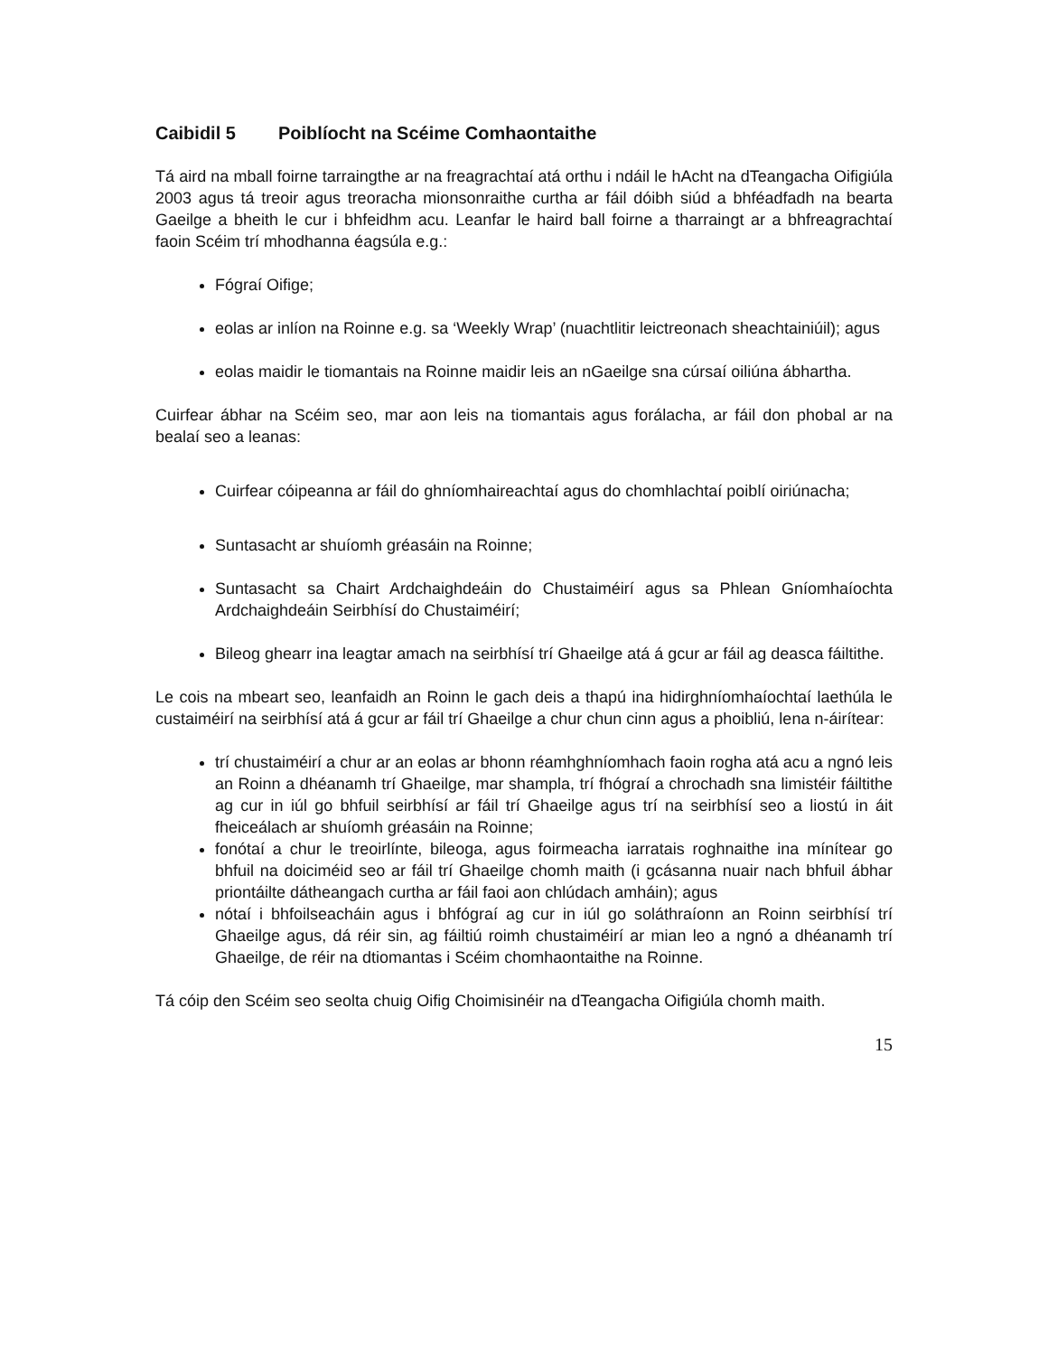Caibidil 5 Poiblíocht na Scéime Comhaontaithe
Tá aird na mball foirne tarraingthe ar na freagrachtaí atá orthu i ndáil le hAcht na dTeangacha Oifigiúla 2003 agus tá treoir agus treoracha mionsonraithe curtha ar fáil dóibh siúd a bhféadfadh na bearta Gaeilge a bheith le cur i bhfeidhm acu. Leanfar le haird ball foirne a tharraingt ar a bhfreagrachtaí faoin Scéim trí mhodhanna éagsúla e.g.:
Fógraí Oifige;
eolas ar inlíon na Roinne e.g. sa ‘Weekly Wrap’ (nuachtlitir leictreonach sheachtainiúil); agus
eolas maidir le tiomantais na Roinne maidir leis an nGaeilge sna cúrsaí oiliúna ábhartha.
Cuirfear ábhar na Scéim seo, mar aon leis na tiomantais agus forálacha, ar fáil don phobal ar na bealaí seo a leanas:
Cuirfear cóipeanna ar fáil do ghníomhaireachtaí agus do chomhlachtaí poiblí oiriúnacha;
Suntasacht ar shuíomh gréasáin na Roinne;
Suntasacht sa Chairt Ardchaighdeáin do Chustaiméirí agus sa Phlean Gníomhaíochta Ardchaighdeáin Seirbhísí do Chustaiméirí;
Bileog ghearr ina leagtar amach na seirbhísí trí Ghaeilge atá á gcur ar fáil ag deasca fáiltithe.
Le cois na mbeart seo, leanfaidh an Roinn le gach deis a thapú ina hidirghníomhaíochtaí laethúla le custaiméirí na seirbhísí atá á gcur ar fáil trí Ghaeilge a chur chun cinn agus a phoibliú, lena n-áirítear:
trí chustaiméirí a chur ar an eolas ar bhonn réamhghníomhach faoin rogha atá acu a ngnó leis an Roinn a dhéanamh trí Ghaeilge, mar shampla, trí fhógraí a chrochadh sna limistéir fáiltithe ag cur in iúl go bhfuil seirbhísí ar fáil trí Ghaeilge agus trí na seirbhísí seo a liostú in áit fheiceálach ar shuíomh gréasáin na Roinne;
fonótaí a chur le treoirlínte, bileoga, agus foirmeacha iarratais roghnaithe ina mínítear go bhfuil na doiciméid seo ar fáil trí Ghaeilge chomh maith (i gcásanna nuair nach bhfuil ábhar priontáilte dátheangach curtha ar fáil faoi aon chlúdach amháin); agus
nótaí i bhfoilseacháin agus i bhfógraí ag cur in iúl go soláthraíonn an Roinn seirbhísí trí Ghaeilge agus, dá réir sin, ag fáiltiú roimh chustaiméirí ar mian leo a ngnó a dhéanamh trí Ghaeilge, de réir na dtiomantas i Scéim chomhaontaithe na Roinne.
Tá cóip den Scéim seo seolta chuig Oifig Choimisinéir na dTeangacha Oifigiúla chomh maith.
15